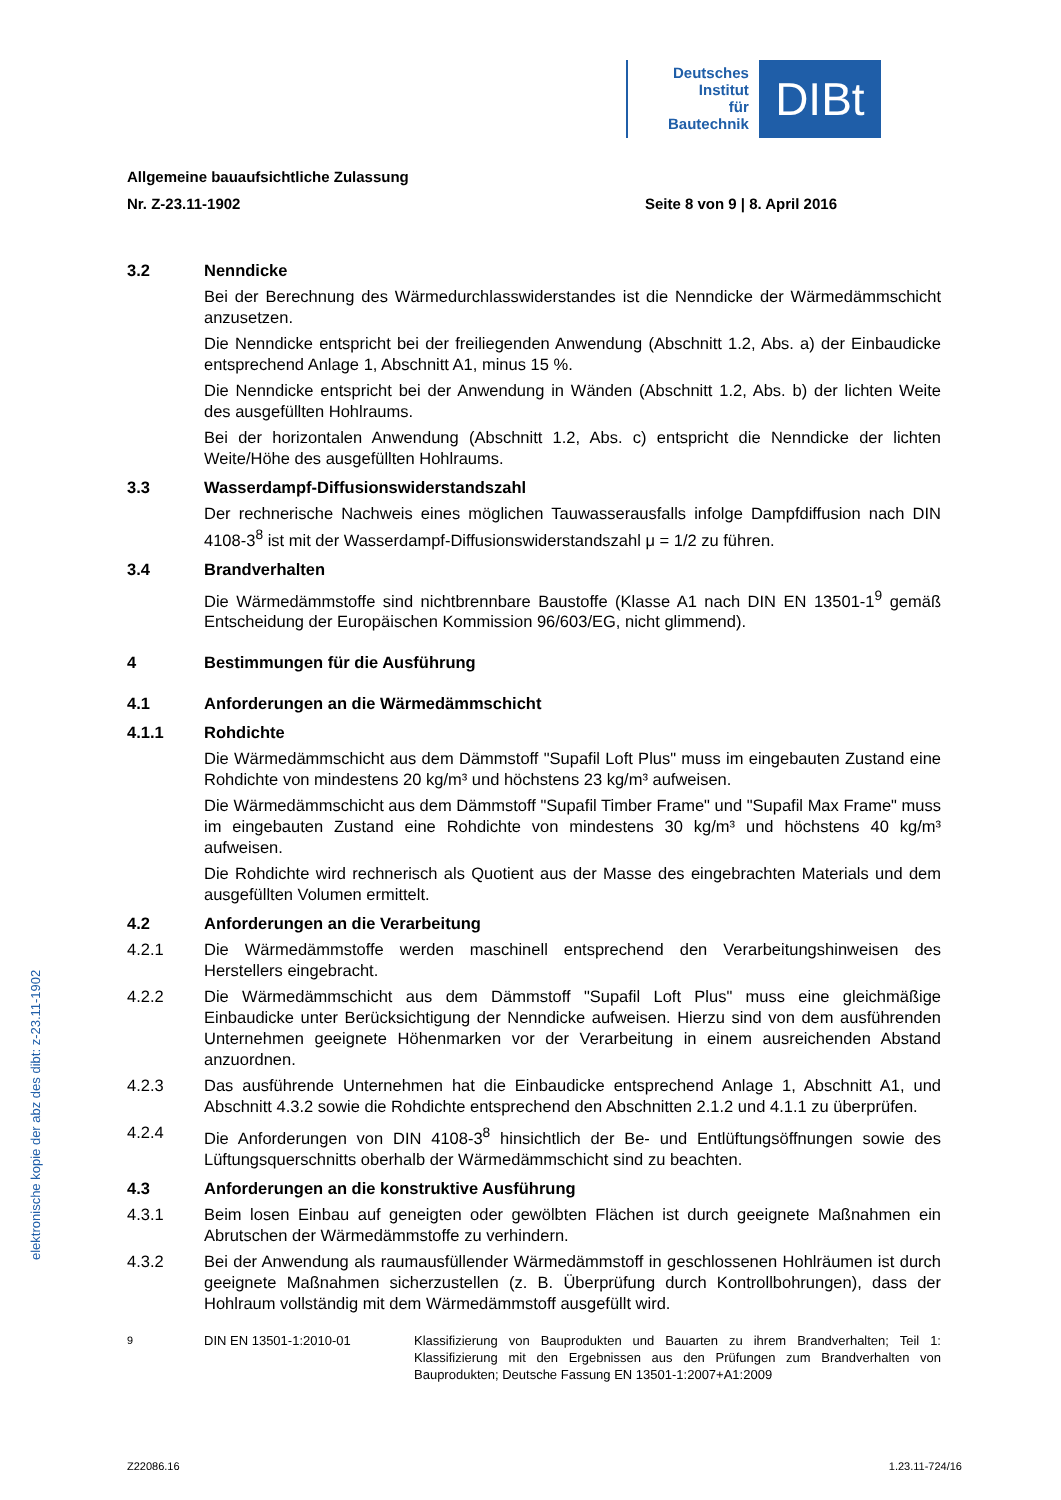Deutsches
Institut
für
Bautechnik
DIBt
Allgemeine bauaufsichtliche Zulassung
Nr. Z-23.11-1902 Seite 8 von 9 | 8. April 2016
elektronische kopie der abz des dibt: z-23.11-1902
3.2 Nenndicke
Bei der Berechnung des Wärmedurchlasswiderstandes ist die Nenndicke der Wärmedämmschicht anzusetzen.
Die Nenndicke entspricht bei der freiliegenden Anwendung (Abschnitt 1.2, Abs. a) der Einbaudicke entsprechend Anlage 1, Abschnitt A1, minus 15 %.
Die Nenndicke entspricht bei der Anwendung in Wänden (Abschnitt 1.2, Abs. b) der lichten Weite des ausgefüllten Hohlraums.
Bei der horizontalen Anwendung (Abschnitt 1.2, Abs. c) entspricht die Nenndicke der lichten Weite/Höhe des ausgefüllten Hohlraums.
3.3 Wasserdampf-Diffusionswiderstandszahl
Der rechnerische Nachweis eines möglichen Tauwasserausfalls infolge Dampfdiffusion nach DIN 4108-3<sup>8</sup> ist mit der Wasserdampf-Diffusionswiderstandszahl μ = 1/2 zu führen.
3.4 Brandverhalten
Die Wärmedämmstoffe sind nichtbrennbare Baustoffe (Klasse A1 nach DIN EN 13501-1<sup>9</sup> gemäß Entscheidung der Europäischen Kommission 96/603/EG, nicht glimmend).
4 Bestimmungen für die Ausführung
4.1 Anforderungen an die Wärmedämmschicht
4.1.1 Rohdichte
Die Wärmedämmschicht aus dem Dämmstoff "Supafil Loft Plus" muss im eingebauten Zustand eine Rohdichte von mindestens 20 kg/m³ und höchstens 23 kg/m³ aufweisen.
Die Wärmedämmschicht aus dem Dämmstoff "Supafil Timber Frame" und "Supafil Max Frame" muss im eingebauten Zustand eine Rohdichte von mindestens 30 kg/m³ und höchstens 40 kg/m³ aufweisen.
Die Rohdichte wird rechnerisch als Quotient aus der Masse des eingebrachten Materials und dem ausgefüllten Volumen ermittelt.
4.2 Anforderungen an die Verarbeitung
4.2.1 Die Wärmedämmstoffe werden maschinell entsprechend den Verarbeitungshinweisen des Herstellers eingebracht.
4.2.2 Die Wärmedämmschicht aus dem Dämmstoff "Supafil Loft Plus" muss eine gleichmäßige Einbaudicke unter Berücksichtigung der Nenndicke aufweisen. Hierzu sind von dem ausführenden Unternehmen geeignete Höhenmarken vor der Verarbeitung in einem ausreichenden Abstand anzuordnen.
4.2.3 Das ausführende Unternehmen hat die Einbaudicke entsprechend Anlage 1, Abschnitt A1, und Abschnitt 4.3.2 sowie die Rohdichte entsprechend den Abschnitten 2.1.2 und 4.1.1 zu überprüfen.
4.2.4 Die Anforderungen von DIN 4108-3<sup>8</sup> hinsichtlich der Be- und Entlüftungsöffnungen sowie des Lüftungsquerschnitts oberhalb der Wärmedämmschicht sind zu beachten.
4.3 Anforderungen an die konstruktive Ausführung
4.3.1 Beim losen Einbau auf geneigten oder gewölbten Flächen ist durch geeignete Maßnahmen ein Abrutschen der Wärmedämmstoffe zu verhindern.
4.3.2 Bei der Anwendung als raumausfüllender Wärmedämmstoff in geschlossenen Hohlräumen ist durch geeignete Maßnahmen sicherzustellen (z. B. Überprüfung durch Kontrollbohrungen), dass der Hohlraum vollständig mit dem Wärmedämmstoff ausgefüllt wird.
<sup>9</sup> DIN EN 13501-1:2010-01 Klassifizierung von Bauprodukten und Bauarten zu ihrem Brandverhalten; Teil 1: Klassifizierung mit den Ergebnissen aus den Prüfungen zum Brandverhalten von Bauprodukten; Deutsche Fassung EN 13501-1:2007+A1:2009
Z22086.16 1.23.11-724/16